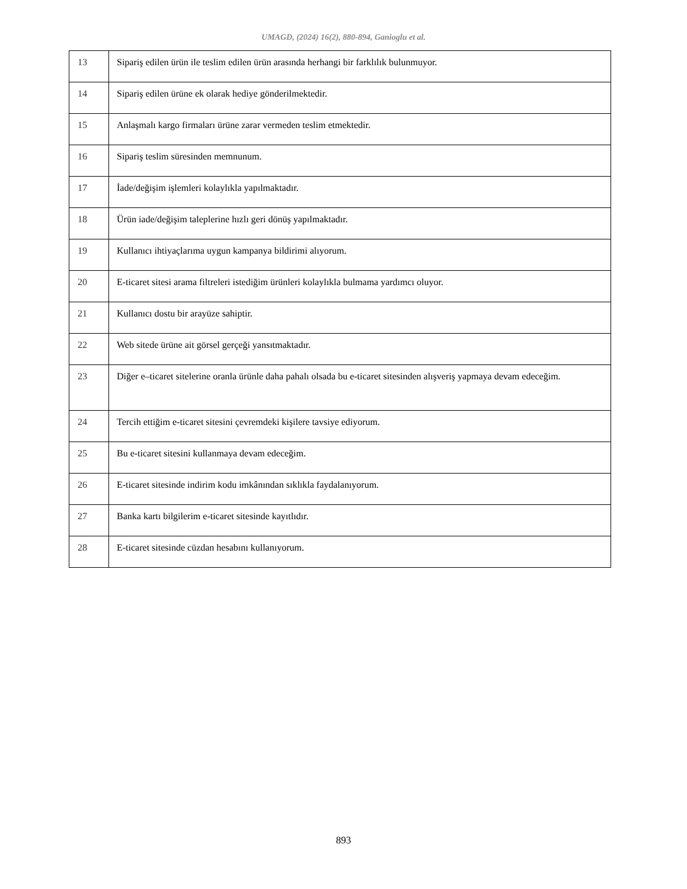UMAGD, (2024) 16(2), 880-894, Ganioglu et al.
| 13 | Sipariş edilen ürün ile teslim edilen ürün arasında herhangi bir farklılık bulunmuyor. |
| 14 | Sipariş edilen ürüne ek olarak hediye gönderilmektedir. |
| 15 | Anlaşmalı kargo firmaları ürüne zarar vermeden teslim etmektedir. |
| 16 | Sipariş teslim süresinden memnunum. |
| 17 | İade/değişim işlemleri kolaylıkla yapılmaktadır. |
| 18 | Ürün iade/değişim taleplerine hızlı geri dönüş yapılmaktadır. |
| 19 | Kullanıcı ihtiyaçlarıma uygun kampanya bildirimi alıyorum. |
| 20 | E-ticaret sitesi arama filtreleri istediğim ürünleri kolaylıkla bulmama yardımcı oluyor. |
| 21 | Kullanıcı dostu bir arayüze sahiptir. |
| 22 | Web sitede ürüne ait görsel gerçeği yansıtmaktadır. |
| 23 | Diğer e–ticaret sitelerine oranla ürünle daha pahalı olsada bu e-ticaret sitesinden alışveriş yapmaya devam edeceğim. |
| 24 | Tercih ettiğim e-ticaret sitesini çevremdeki kişilere tavsiye ediyorum. |
| 25 | Bu e-ticaret sitesini kullanmaya devam edeceğim. |
| 26 | E-ticaret sitesinde indirim kodu imkânından sıklıkla faydalanıyorum. |
| 27 | Banka kartı bilgilerim e-ticaret sitesinde kayıtlıdır. |
| 28 | E-ticaret sitesinde cüzdan hesabını kullanıyorum. |
893